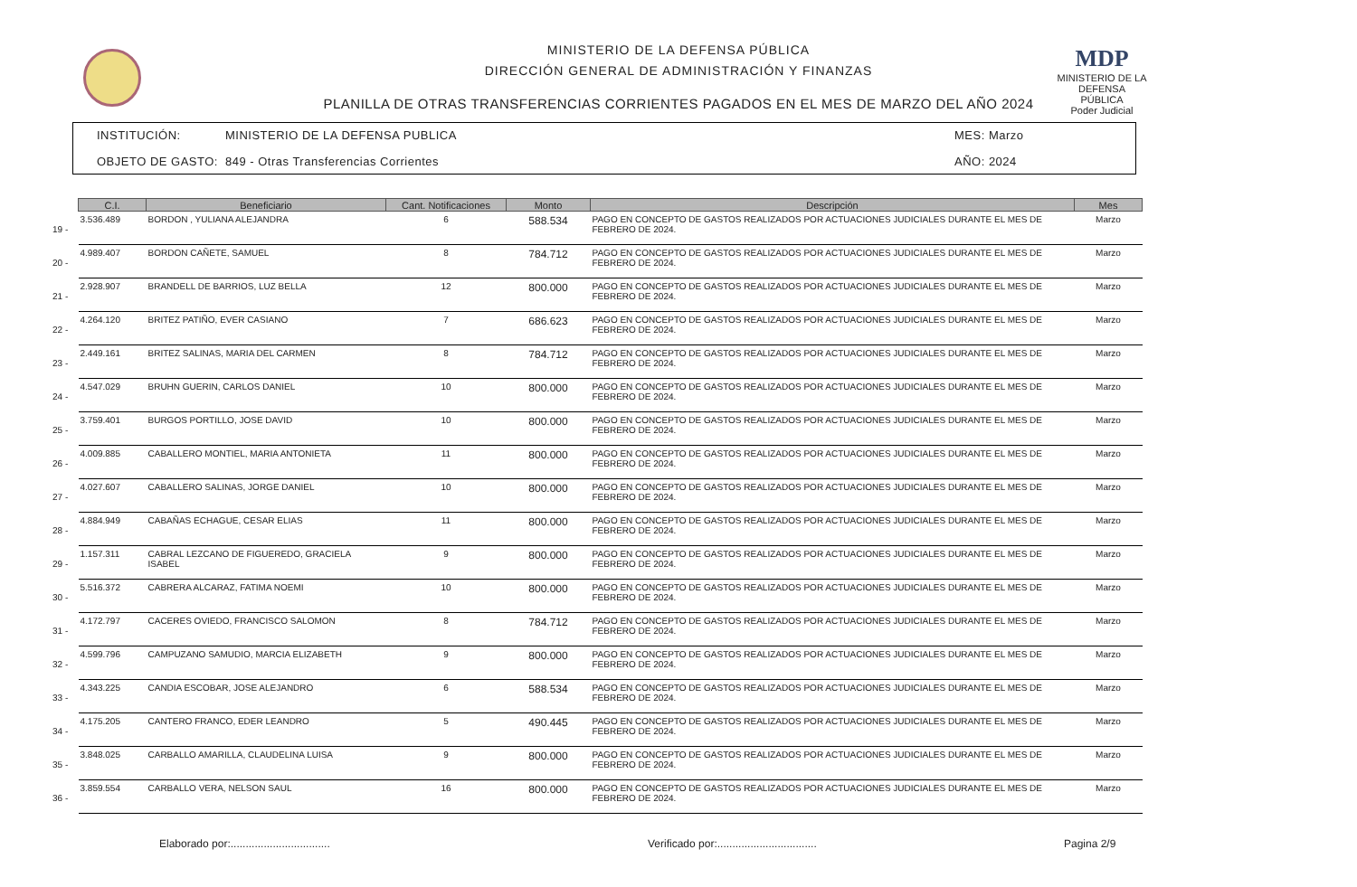MDP
MINISTERIO DE LA DEFENSA PÚBLICA
Poder Judicial
MINISTERIO DE LA DEFENSA PÚBLICA
DIRECCIÓN GENERAL DE ADMINISTRACIÓN Y FINANZAS
PLANILLA DE OTRAS TRANSFERENCIAS CORRIENTES PAGADOS EN EL MES DE MARZO DEL AÑO 2024
INSTITUCIÓN: MINISTERIO DE LA DEFENSA PUBLICA MES: Marzo OBJETO DE GASTO: 849 - Otras Transferencias Corrientes AÑO: 2024
| | C.I. | Beneficiario | Cant. Notificaciones | Monto | Descripción | Mes |
| --- | --- | --- | --- | --- | --- | --- |
| 19 - | 3.536.489 | BORDON , YULIANA ALEJANDRA | 6 | 588.534 | PAGO EN CONCEPTO DE GASTOS REALIZADOS POR ACTUACIONES JUDICIALES DURANTE EL MES DE FEBRERO DE 2024. | Marzo |
| 20 - | 4.989.407 | BORDON CAÑETE, SAMUEL | 8 | 784.712 | PAGO EN CONCEPTO DE GASTOS REALIZADOS POR ACTUACIONES JUDICIALES DURANTE EL MES DE FEBRERO DE 2024. | Marzo |
| 21 - | 2.928.907 | BRANDELL DE BARRIOS, LUZ BELLA | 12 | 800.000 | PAGO EN CONCEPTO DE GASTOS REALIZADOS POR ACTUACIONES JUDICIALES DURANTE EL MES DE FEBRERO DE 2024. | Marzo |
| 22 - | 4.264.120 | BRITEZ PATIÑO, EVER CASIANO | 7 | 686.623 | PAGO EN CONCEPTO DE GASTOS REALIZADOS POR ACTUACIONES JUDICIALES DURANTE EL MES DE FEBRERO DE 2024. | Marzo |
| 23 - | 2.449.161 | BRITEZ SALINAS, MARIA DEL CARMEN | 8 | 784.712 | PAGO EN CONCEPTO DE GASTOS REALIZADOS POR ACTUACIONES JUDICIALES DURANTE EL MES DE FEBRERO DE 2024. | Marzo |
| 24 - | 4.547.029 | BRUHN GUERIN, CARLOS DANIEL | 10 | 800.000 | PAGO EN CONCEPTO DE GASTOS REALIZADOS POR ACTUACIONES JUDICIALES DURANTE EL MES DE FEBRERO DE 2024. | Marzo |
| 25 - | 3.759.401 | BURGOS PORTILLO, JOSE DAVID | 10 | 800.000 | PAGO EN CONCEPTO DE GASTOS REALIZADOS POR ACTUACIONES JUDICIALES DURANTE EL MES DE FEBRERO DE 2024. | Marzo |
| 26 - | 4.009.885 | CABALLERO MONTIEL, MARIA ANTONIETA | 11 | 800.000 | PAGO EN CONCEPTO DE GASTOS REALIZADOS POR ACTUACIONES JUDICIALES DURANTE EL MES DE FEBRERO DE 2024. | Marzo |
| 27 - | 4.027.607 | CABALLERO SALINAS, JORGE DANIEL | 10 | 800.000 | PAGO EN CONCEPTO DE GASTOS REALIZADOS POR ACTUACIONES JUDICIALES DURANTE EL MES DE FEBRERO DE 2024. | Marzo |
| 28 - | 4.884.949 | CABAÑAS ECHAGUE, CESAR ELIAS | 11 | 800.000 | PAGO EN CONCEPTO DE GASTOS REALIZADOS POR ACTUACIONES JUDICIALES DURANTE EL MES DE FEBRERO DE 2024. | Marzo |
| 29 - | 1.157.311 | CABRAL LEZCANO DE FIGUEREDO, GRACIELA ISABEL | 9 | 800.000 | PAGO EN CONCEPTO DE GASTOS REALIZADOS POR ACTUACIONES JUDICIALES DURANTE EL MES DE FEBRERO DE 2024. | Marzo |
| 30 - | 5.516.372 | CABRERA ALCARAZ, FATIMA NOEMI | 10 | 800.000 | PAGO EN CONCEPTO DE GASTOS REALIZADOS POR ACTUACIONES JUDICIALES DURANTE EL MES DE FEBRERO DE 2024. | Marzo |
| 31 - | 4.172.797 | CACERES OVIEDO, FRANCISCO SALOMON | 8 | 784.712 | PAGO EN CONCEPTO DE GASTOS REALIZADOS POR ACTUACIONES JUDICIALES DURANTE EL MES DE FEBRERO DE 2024. | Marzo |
| 32 - | 4.599.796 | CAMPUZANO SAMUDIO, MARCIA ELIZABETH | 9 | 800.000 | PAGO EN CONCEPTO DE GASTOS REALIZADOS POR ACTUACIONES JUDICIALES DURANTE EL MES DE FEBRERO DE 2024. | Marzo |
| 33 - | 4.343.225 | CANDIA ESCOBAR, JOSE ALEJANDRO | 6 | 588.534 | PAGO EN CONCEPTO DE GASTOS REALIZADOS POR ACTUACIONES JUDICIALES DURANTE EL MES DE FEBRERO DE 2024. | Marzo |
| 34 - | 4.175.205 | CANTERO FRANCO, EDER LEANDRO | 5 | 490.445 | PAGO EN CONCEPTO DE GASTOS REALIZADOS POR ACTUACIONES JUDICIALES DURANTE EL MES DE FEBRERO DE 2024. | Marzo |
| 35 - | 3.848.025 | CARBALLO AMARILLA, CLAUDELINA LUISA | 9 | 800.000 | PAGO EN CONCEPTO DE GASTOS REALIZADOS POR ACTUACIONES JUDICIALES DURANTE EL MES DE FEBRERO DE 2024. | Marzo |
| 36 - | 3.859.554 | CARBALLO VERA, NELSON SAUL | 16 | 800.000 | PAGO EN CONCEPTO DE GASTOS REALIZADOS POR ACTUACIONES JUDICIALES DURANTE EL MES DE FEBRERO DE 2024. | Marzo |
Elaborado por:................................. Verificado por:................................. Pagina 2/9